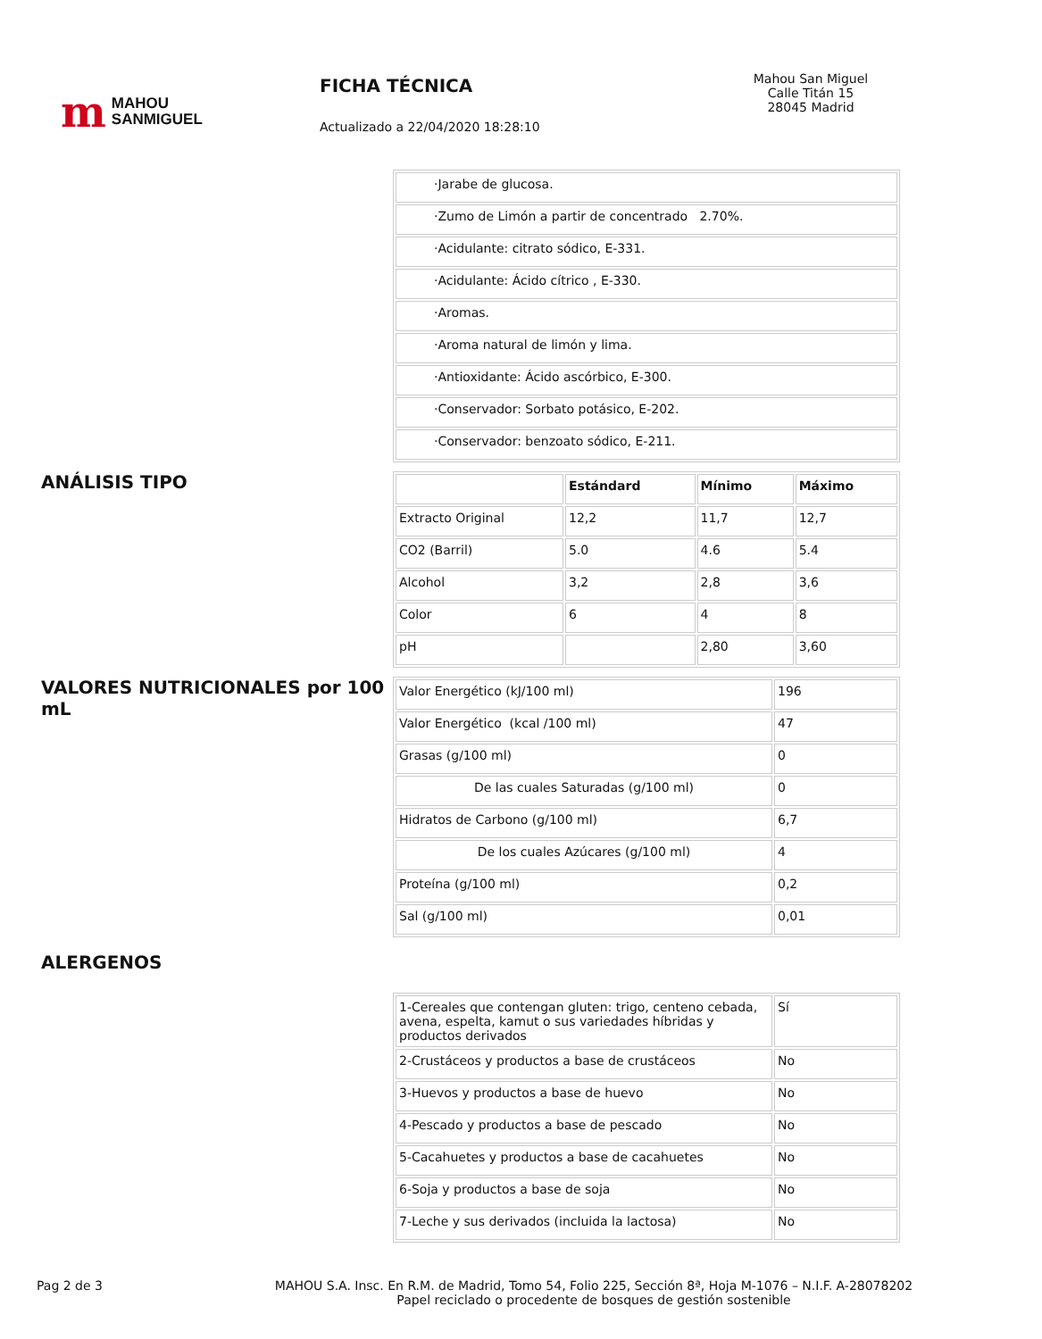m MAHOU
SANMIGUEL
FICHA TÉCNICA
Actualizado a 22/04/2020 18:28:10
Mahou San Miguel
Calle Titán 15
28045 Madrid
| ·Jarabe de glucosa. |
| ·Zumo de Limón a partir de concentrado 2.70%. |
| ·Acidulante: citrato sódico, E-331. |
| ·Acidulante: Ácido cítrico , E-330. |
| ·Aromas. |
| ·Aroma natural de limón y lima. |
| ·Antioxidante: Ácido ascórbico, E-300. |
| ·Conservador: Sorbato potásico, E-202. |
| ·Conservador: benzoato sódico, E-211. |
ANÁLISIS TIPO
| | Estándard | Mínimo | Máximo |
| --- | --- | --- | --- |
| Extracto Original | 12,2 | 11,7 | 12,7 |
| CO2 (Barril) | 5.0 | 4.6 | 5.4 |
| Alcohol | 3,2 | 2,8 | 3,6 |
| Color | 6 | 4 | 8 |
| pH | | 2,80 | 3,60 |
VALORES NUTRICIONALES por 100 mL
| Valor Energético (kJ/100 ml) | 196 |
| Valor Energético (kcal /100 ml) | 47 |
| Grasas (g/100 ml) | 0 |
| De las cuales Saturadas (g/100 ml) | 0 |
| Hidratos de Carbono (g/100 ml) | 6,7 |
| De los cuales Azúcares (g/100 ml) | 4 |
| Proteína (g/100 ml) | 0,2 |
| Sal (g/100 ml) | 0,01 |
ALERGENOS
| 1-Cereales que contengan gluten: trigo, centeno cebada, avena, espelta, kamut o sus variedades híbridas y productos derivados | Sí |
| 2-Crustáceos y productos a base de crustáceos | No |
| 3-Huevos y productos a base de huevo | No |
| 4-Pescado y productos a base de pescado | No |
| 5-Cacahuetes y productos a base de cacahuetes | No |
| 6-Soja y productos a base de soja | No |
| 7-Leche y sus derivados (incluida la lactosa) | No |
Pag 2 de 3 MAHOU S.A. Insc. En R.M. de Madrid, Tomo 54, Folio 225, Sección 8ª, Hoja M-1076 – N.I.F. A-28078202
Papel reciclado o procedente de bosques de gestión sostenible